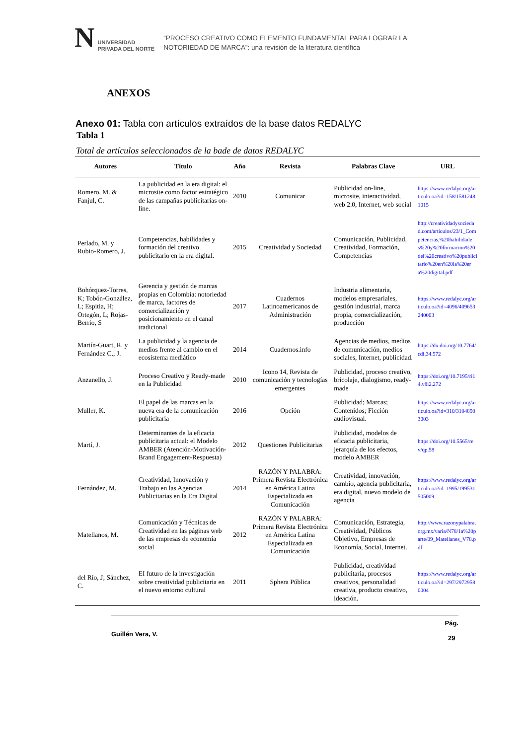N
UNIVERSIDAD
PRIVADA DEL NORTE
“PROCESO CREATIVO COMO ELEMENTO FUNDAMENTAL PARA LOGRAR LA
NOTORIEDAD DE MARCA”: una revisión de la literatura científica
ANEXOS
Anexo 01: Tabla con artículos extraídos de la base datos REDALYC
Tabla 1
Total de artículos seleccionados de la bade de datos REDALYC
| Autores | Título | Año | Revista | Palabras Clave | URL |
| --- | --- | --- | --- | --- | --- |
| Romero, M. & Fanjul, C. | La publicidad en la era digital: el microsite como factor estratégico de las campañas publicitarias on-line. | 2010 | Comunicar | Publicidad on-line, microsite, interactividad, web 2.0, Internet, web social | https://www.redalyc.org/articulo.oa?id=158/15812481015 |
| Perlado, M. y Rubio-Romero, J. | Competencias, habilidades y formación del creativo publicitario en la era digital. | 2015 | Creatividad y Sociedad | Comunicación, Publicidad, Creatividad, Formación, Competencias | http://creatividadysociedad.com/articulos/23/1_Competencias,%20habilidades%20y%20formacion%20del%20creativo%20publicitario%20en%20la%20era%20digital.pdf |
| Bohórquez-Torres, K; Tobón-González, L; Espitia, H; Ortegón, L; Rojas-Berrio, S | Gerencia y gestión de marcas propias en Colombia: notoriedad de marca, factores de comercialización y posicionamiento en el canal tradicional | 2017 | Cuadernos Latinoamericanos de Administración | Industria alimentaria, modelos empresariales, gestión industrial, marca propia, comercialización, producción | https://www.redalyc.org/articulo.oa?id=4096/409653240003 |
| Martín-Guart, R. y Fernández C., J. | La publicidad y la agencia de medios frente al cambio en el ecosistema mediático | 2014 | Cuadernos.info | Agencias de medios, medios de comunicación, medios sociales, Internet, publicidad. | https://dx.doi.org/10.7764/cdi.34.572 |
| Anzanello, J. | Proceso Creativo y Ready-made en la Publicidad | 2010 | Icono 14, Revista de comunicación y tecnologías emergentes | Publicidad, proceso creativo, bricolaje, dialogismo, ready-made | https://doi.org/10.7195/ri14.v8i2.272 |
| Muller, K. | El papel de las marcas en la nueva era de la comunicación publicitaria | 2016 | Opción | Publicidad; Marcas; Contenidos; Ficción audiovisual. | https://www.redalyc.org/articulo.oa?id=310/31048903003 |
| Martí, J. | Determinantes de la eficacia publicitaria actual: el Modelo AMBER (Atención-Motivación-Brand Engagement-Respuesta) | 2012 | Questiones Publicitarias | Publicidad, modelos de eficacia publicitaria, jerarquía de los efectos, modelo AMBER | https://doi.org/10.5565/rev/qp.58 |
| Fernández, M. | Creatividad, Innovación y Trabajo en las Agencias Publicitarias en la Era Digital | 2014 | RAZÓN Y PALABRA: Primera Revista Electrónica en América Latina Especializada en Comunicación | Creatividad, innovación, cambio, agencia publicitaria, era digital, nuevo modelo de agencia | https://www.redalyc.org/articulo.oa?id=1995/199531505009 |
| Matellanos, M. | Comunicación y Técnicas de Creatividad en las páginas web de las empresas de economía social | 2012 | RAZÓN Y PALABRA: Primera Revista Electrónica en América Latina Especializada en Comunicación | Comunicación, Estrategia, Creatividad, Públicos Objetivo, Empresas de Economía, Social, Internet. | http://www.razonypalabra.org.mx/varia/N78/1a%20parte/09_Matellanes_V78.pdf |
| del Río, J; Sánchez, C. | EI futuro de la investigación sobre creatividad publicitaria en el nuevo entorno cultural | 2011 | Sphera Pública | Publicidad, creatividad publicitaria, procesos creativos, personalidad creativa, producto creativo, ideación. | https://www.redalyc.org/articulo.oa?id=297/29729580004 |
Guillén Vera, V. Pág.
29